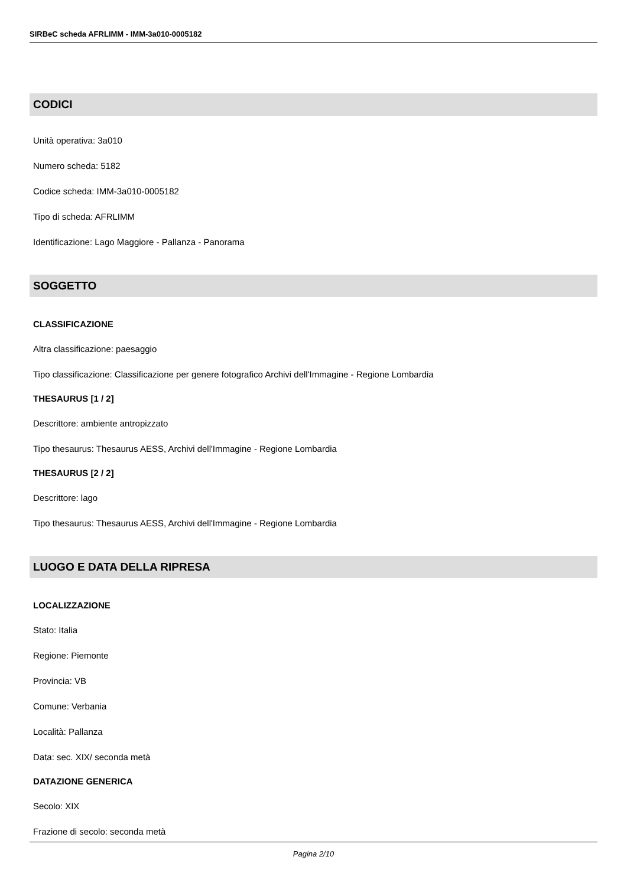SIRBeC scheda AFRLIMM - IMM-3a010-0005182
CODICI
Unità operativa: 3a010
Numero scheda: 5182
Codice scheda: IMM-3a010-0005182
Tipo di scheda: AFRLIMM
Identificazione: Lago Maggiore - Pallanza - Panorama
SOGGETTO
CLASSIFICAZIONE
Altra classificazione: paesaggio
Tipo classificazione: Classificazione per genere fotografico Archivi dell'Immagine - Regione Lombardia
THESAURUS [1 / 2]
Descrittore: ambiente antropizzato
Tipo thesaurus: Thesaurus AESS, Archivi dell'Immagine - Regione Lombardia
THESAURUS [2 / 2]
Descrittore: lago
Tipo thesaurus: Thesaurus AESS, Archivi dell'Immagine - Regione Lombardia
LUOGO E DATA DELLA RIPRESA
LOCALIZZAZIONE
Stato: Italia
Regione: Piemonte
Provincia: VB
Comune: Verbania
Località: Pallanza
Data: sec. XIX/ seconda metà
DATAZIONE GENERICA
Secolo: XIX
Frazione di secolo: seconda metà
Pagina 2/10